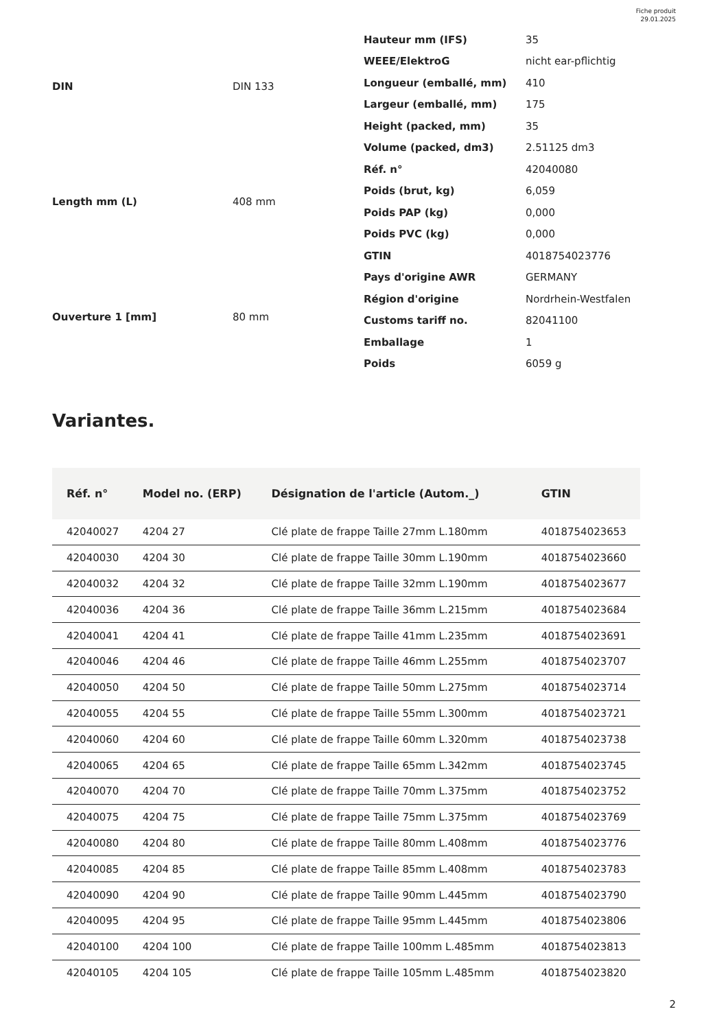Fiche produit
29.01.2025
| DIN | DIN 133 |
| Length mm (L) | 408 mm |
| Ouverture 1 [mm] | 80 mm |
| Hauteur mm (IFS) | 35 |
| WEEE/ElektroG | nicht ear-pflichtig |
| Longueur (emballé, mm) | 410 |
| Largeur (emballé, mm) | 175 |
| Height (packed, mm) | 35 |
| Volume (packed, dm3) | 2.51125 dm3 |
| Réf. n° | 42040080 |
| Poids (brut, kg) | 6,059 |
| Poids PAP (kg) | 0,000 |
| Poids PVC (kg) | 0,000 |
| GTIN | 4018754023776 |
| Pays d'origine AWR | GERMANY |
| Région d'origine | Nordrhein-Westfalen |
| Customs tariff no. | 82041100 |
| Emballage | 1 |
| Poids | 6059 g |
Variantes.
| Réf. n° | Model no. (ERP) | Désignation de l'article (Autom._) | GTIN |
| --- | --- | --- | --- |
| 42040027 | 4204 27 | Clé plate de frappe Taille 27mm L.180mm | 4018754023653 |
| 42040030 | 4204 30 | Clé plate de frappe Taille 30mm L.190mm | 4018754023660 |
| 42040032 | 4204 32 | Clé plate de frappe Taille 32mm L.190mm | 4018754023677 |
| 42040036 | 4204 36 | Clé plate de frappe Taille 36mm L.215mm | 4018754023684 |
| 42040041 | 4204 41 | Clé plate de frappe Taille 41mm L.235mm | 4018754023691 |
| 42040046 | 4204 46 | Clé plate de frappe Taille 46mm L.255mm | 4018754023707 |
| 42040050 | 4204 50 | Clé plate de frappe Taille 50mm L.275mm | 4018754023714 |
| 42040055 | 4204 55 | Clé plate de frappe Taille 55mm L.300mm | 4018754023721 |
| 42040060 | 4204 60 | Clé plate de frappe Taille 60mm L.320mm | 4018754023738 |
| 42040065 | 4204 65 | Clé plate de frappe Taille 65mm L.342mm | 4018754023745 |
| 42040070 | 4204 70 | Clé plate de frappe Taille 70mm L.375mm | 4018754023752 |
| 42040075 | 4204 75 | Clé plate de frappe Taille 75mm L.375mm | 4018754023769 |
| 42040080 | 4204 80 | Clé plate de frappe Taille 80mm L.408mm | 4018754023776 |
| 42040085 | 4204 85 | Clé plate de frappe Taille 85mm L.408mm | 4018754023783 |
| 42040090 | 4204 90 | Clé plate de frappe Taille 90mm L.445mm | 4018754023790 |
| 42040095 | 4204 95 | Clé plate de frappe Taille 95mm L.445mm | 4018754023806 |
| 42040100 | 4204 100 | Clé plate de frappe Taille 100mm L.485mm | 4018754023813 |
| 42040105 | 4204 105 | Clé plate de frappe Taille 105mm L.485mm | 4018754023820 |
2